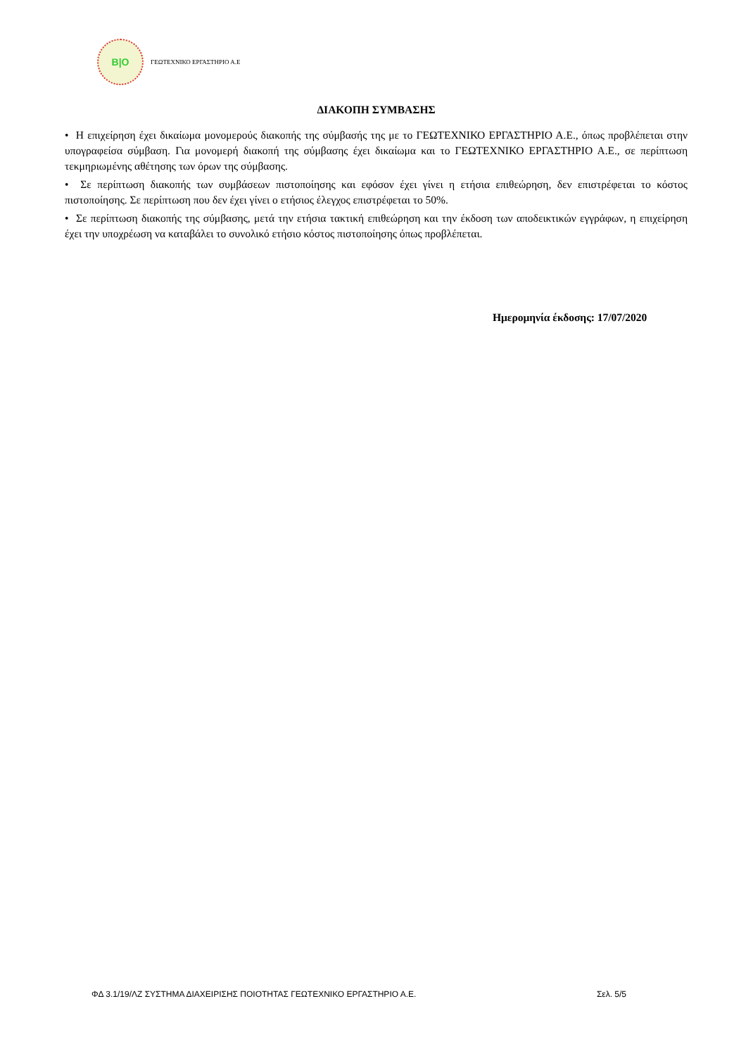B|O
ΓΕΩΤΕΧΝΙΚΟ ΕΡΓΑΣΤΗΡΙΟ Α.Ε
ΔΙΑΚΟΠΗ ΣΥΜΒΑΣΗΣ
• Η επιχείρηση έχει δικαίωμα μονομερούς διακοπής της σύμβασής της με το ΓΕΩΤΕΧΝΙΚΟ ΕΡΓΑΣΤΗΡΙΟ Α.Ε., όπως προβλέπεται στην υπογραφείσα σύμβαση. Για μονομερή διακοπή της σύμβασης έχει δικαίωμα και το ΓΕΩΤΕΧΝΙΚΟ ΕΡΓΑΣΤΗΡΙΟ Α.Ε., σε περίπτωση τεκμηριωμένης αθέτησης των όρων της σύμβασης.
• Σε περίπτωση διακοπής των συμβάσεων πιστοποίησης και εφόσον έχει γίνει η ετήσια επιθεώρηση, δεν επιστρέφεται το κόστος πιστοποίησης. Σε περίπτωση που δεν έχει γίνει ο ετήσιος έλεγχος επιστρέφεται το 50%.
• Σε περίπτωση διακοπής της σύμβασης, μετά την ετήσια τακτική επιθεώρηση και την έκδοση των αποδεικτικών εγγράφων, η επιχείρηση έχει την υποχρέωση να καταβάλει το συνολικό ετήσιο κόστος πιστοποίησης όπως προβλέπεται.
Ημερομηνία έκδοσης: 17/07/2020
ΦΔ 3.1/19/ΛΖ ΣΥΣΤΗΜΑ ΔΙΑΧΕΙΡΙΣΗΣ ΠΟΙΟΤΗΤΑΣ ΓΕΩΤΕΧΝΙΚΟ ΕΡΓΑΣΤΗΡΙΟ Α.Ε. Σελ. 5/5